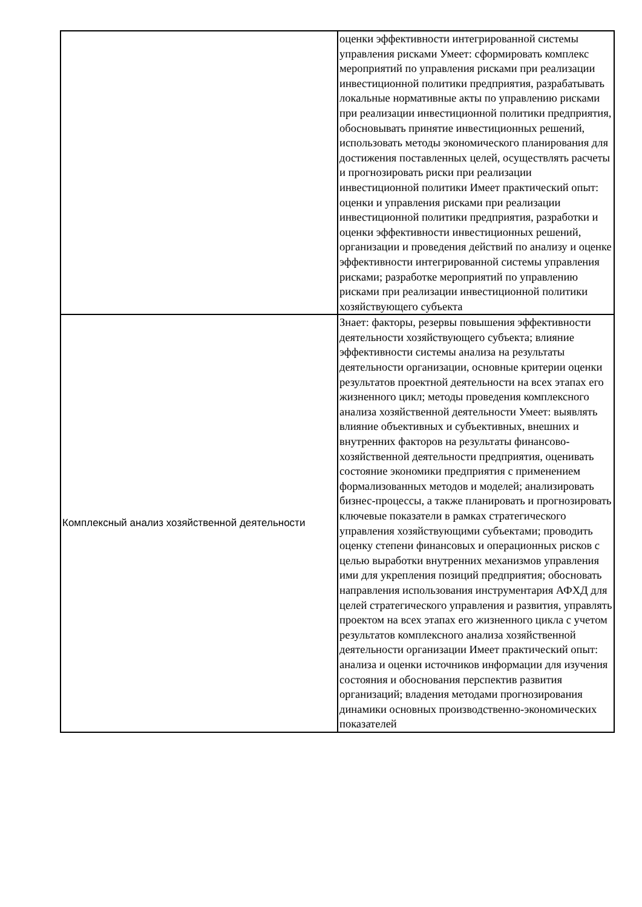| | оценки эффективности интегрированной системы управления рисками Умеет: сформировать комплекс мероприятий по управления рисками при реализации инвестиционной политики предприятия, разрабатывать локальные нормативные акты по управлению рисками при реализации инвестиционной политики предприятия, обосновывать принятие инвестиционных решений, использовать методы экономического планирования для достижения поставленных целей, осуществлять расчеты и прогнозировать риски при реализации инвестиционной политики Имеет практический опыт: оценки и управления рисками при реализации инвестиционной политики предприятия, разработки и оценки эффективности инвестиционных решений, организации и проведения действий по анализу и оценке эффективности интегрированной системы управления рисками; разработке мероприятий по управлению рисками при реализации инвестиционной политики хозяйствующего субъекта |
| Комплексный анализ хозяйственной деятельности | Знает: факторы, резервы повышения эффективности деятельности хозяйствующего субъекта; влияние эффективности системы анализа на результаты деятельности организации, основные критерии оценки результатов проектной деятельности на всех этапах его жизненного цикл; методы проведения комплексного анализа хозяйственной деятельности Умеет: выявлять влияние объективных и субъективных, внешних и внутренних факторов на результаты финансово-хозяйственной деятельности предприятия, оценивать состояние экономики предприятия с применением формализованных методов и моделей; анализировать бизнес-процессы, а также планировать и прогнозировать ключевые показатели в рамках стратегического управления хозяйствующими субъектами; проводить оценку степени финансовых и операционных рисков с целью выработки внутренних механизмов управления ими для укрепления позиций предприятия; обосновать направления использования инструментария АФХД для целей стратегического управления и развития, управлять проектом на всех этапах его жизненного цикла с учетом результатов комплексного анализа хозяйственной деятельности организации Имеет практический опыт: анализа и оценки источников информации для изучения состояния и обоснования перспектив развития организаций; владения методами прогнозирования динамики основных производственно-экономических показателей |